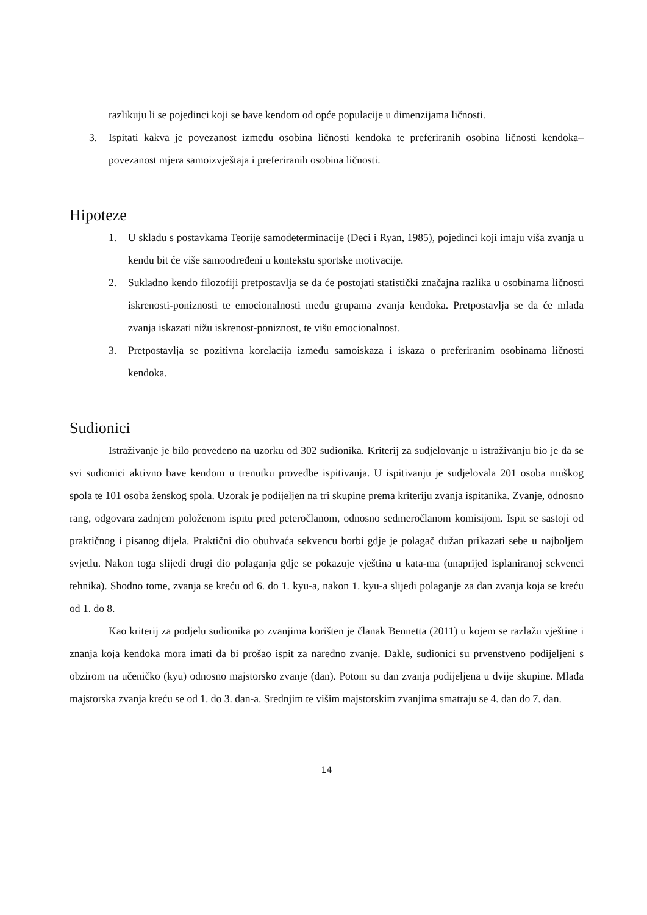razlikuju li se pojedinci koji se bave kendom od opće populacije u dimenzijama ličnosti.
3. Ispitati kakva je povezanost između osobina ličnosti kendoka te preferiranih osobina ličnosti kendoka– povezanost mjera samoizvještaja i preferiranih osobina ličnosti.
Hipoteze
1. U skladu s postavkama Teorije samodeterminacije (Deci i Ryan, 1985), pojedinci koji imaju viša zvanja u kendu bit će više samoodređeni u kontekstu sportske motivacije.
2. Sukladno kendo filozofiji pretpostavlja se da će postojati statistički značajna razlika u osobinama ličnosti iskrenosti-poniznosti te emocionalnosti među grupama zvanja kendoka. Pretpostavlja se da će mlađa zvanja iskazati nižu iskrenost-poniznost, te višu emocionalnost.
3. Pretpostavlja se pozitivna korelacija između samoiskaza i iskaza o preferiranim osobinama ličnosti kendoka.
Sudionici
Istraživanje je bilo provedeno na uzorku od 302 sudionika. Kriterij za sudjelovanje u istraživanju bio je da se svi sudionici aktivno bave kendom u trenutku provedbe ispitivanja. U ispitivanju je sudjelovala 201 osoba muškog spola te 101 osoba ženskog spola. Uzorak je podijeljen na tri skupine prema kriteriju zvanja ispitanika. Zvanje, odnosno rang, odgovara zadnjem položenom ispitu pred peteročlanom, odnosno sedmeročlanom komisijom. Ispit se sastoji od praktičnog i pisanog dijela. Praktični dio obuhvaća sekvencu borbi gdje je polagač dužan prikazati sebe u najboljem svjetlu. Nakon toga slijedi drugi dio polaganja gdje se pokazuje vještina u kata-ma (unaprijed isplaniranoj sekvenci tehnika). Shodno tome, zvanja se kreću od 6. do 1. kyu-a, nakon 1. kyu-a slijedi polaganje za dan zvanja koja se kreću od 1. do 8.
Kao kriterij za podjelu sudionika po zvanjima korišten je članak Bennetta (2011) u kojem se razlažu vještine i znanja koja kendoka mora imati da bi prošao ispit za naredno zvanje. Dakle, sudionici su prvenstveno podijeljeni s obzirom na učeničko (kyu) odnosno majstorsko zvanje (dan). Potom su dan zvanja podijeljena u dvije skupine. Mlađa majstorska zvanja kreću se od 1. do 3. dan-a. Srednjim te višim majstorskim zvanjima smatraju se 4. dan do 7. dan.
14